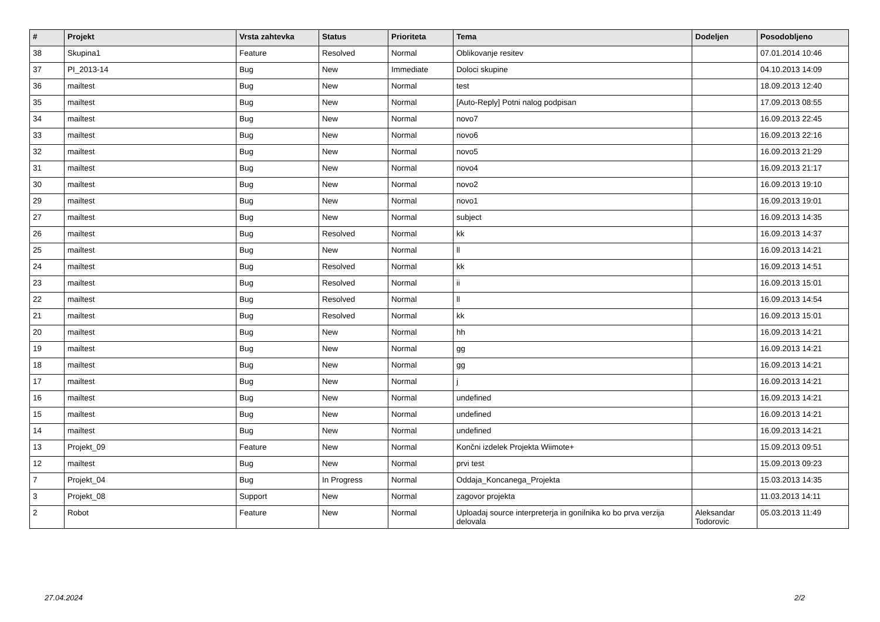| # | Projekt | Vrsta zahtevka | Status | Prioriteta | Tema | Dodeljen | Posodobljeno |
| --- | --- | --- | --- | --- | --- | --- | --- |
| 38 | Skupina1 | Feature | Resolved | Normal | Oblikovanje resitev | | 07.01.2014 10:46 |
| 37 | PI_2013-14 | Bug | New | Immediate | Doloci skupine | | 04.10.2013 14:09 |
| 36 | mailtest | Bug | New | Normal | test | | 18.09.2013 12:40 |
| 35 | mailtest | Bug | New | Normal | [Auto-Reply] Potni nalog podpisan | | 17.09.2013 08:55 |
| 34 | mailtest | Bug | New | Normal | novo7 | | 16.09.2013 22:45 |
| 33 | mailtest | Bug | New | Normal | novo6 | | 16.09.2013 22:16 |
| 32 | mailtest | Bug | New | Normal | novo5 | | 16.09.2013 21:29 |
| 31 | mailtest | Bug | New | Normal | novo4 | | 16.09.2013 21:17 |
| 30 | mailtest | Bug | New | Normal | novo2 | | 16.09.2013 19:10 |
| 29 | mailtest | Bug | New | Normal | novo1 | | 16.09.2013 19:01 |
| 27 | mailtest | Bug | New | Normal | subject | | 16.09.2013 14:35 |
| 26 | mailtest | Bug | Resolved | Normal | kk | | 16.09.2013 14:37 |
| 25 | mailtest | Bug | New | Normal | ll | | 16.09.2013 14:21 |
| 24 | mailtest | Bug | Resolved | Normal | kk | | 16.09.2013 14:51 |
| 23 | mailtest | Bug | Resolved | Normal | ii | | 16.09.2013 15:01 |
| 22 | mailtest | Bug | Resolved | Normal | ll | | 16.09.2013 14:54 |
| 21 | mailtest | Bug | Resolved | Normal | kk | | 16.09.2013 15:01 |
| 20 | mailtest | Bug | New | Normal | hh | | 16.09.2013 14:21 |
| 19 | mailtest | Bug | New | Normal | gg | | 16.09.2013 14:21 |
| 18 | mailtest | Bug | New | Normal | gg | | 16.09.2013 14:21 |
| 17 | mailtest | Bug | New | Normal | j | | 16.09.2013 14:21 |
| 16 | mailtest | Bug | New | Normal | undefined | | 16.09.2013 14:21 |
| 15 | mailtest | Bug | New | Normal | undefined | | 16.09.2013 14:21 |
| 14 | mailtest | Bug | New | Normal | undefined | | 16.09.2013 14:21 |
| 13 | Projekt_09 | Feature | New | Normal | Končni izdelek Projekta Wiimote+ | | 15.09.2013 09:51 |
| 12 | mailtest | Bug | New | Normal | prvi test | | 15.09.2013 09:23 |
| 7 | Projekt_04 | Bug | In Progress | Normal | Oddaja_Koncanega_Projekta | | 15.03.2013 14:35 |
| 3 | Projekt_08 | Support | New | Normal | zagovor projekta | | 11.03.2013 14:11 |
| 2 | Robot | Feature | New | Normal | Uploadaj source interpreterja in gonilnika ko bo prva verzija delovala | Aleksandar Todorovic | 05.03.2013 11:49 |
27.04.2024 2/2